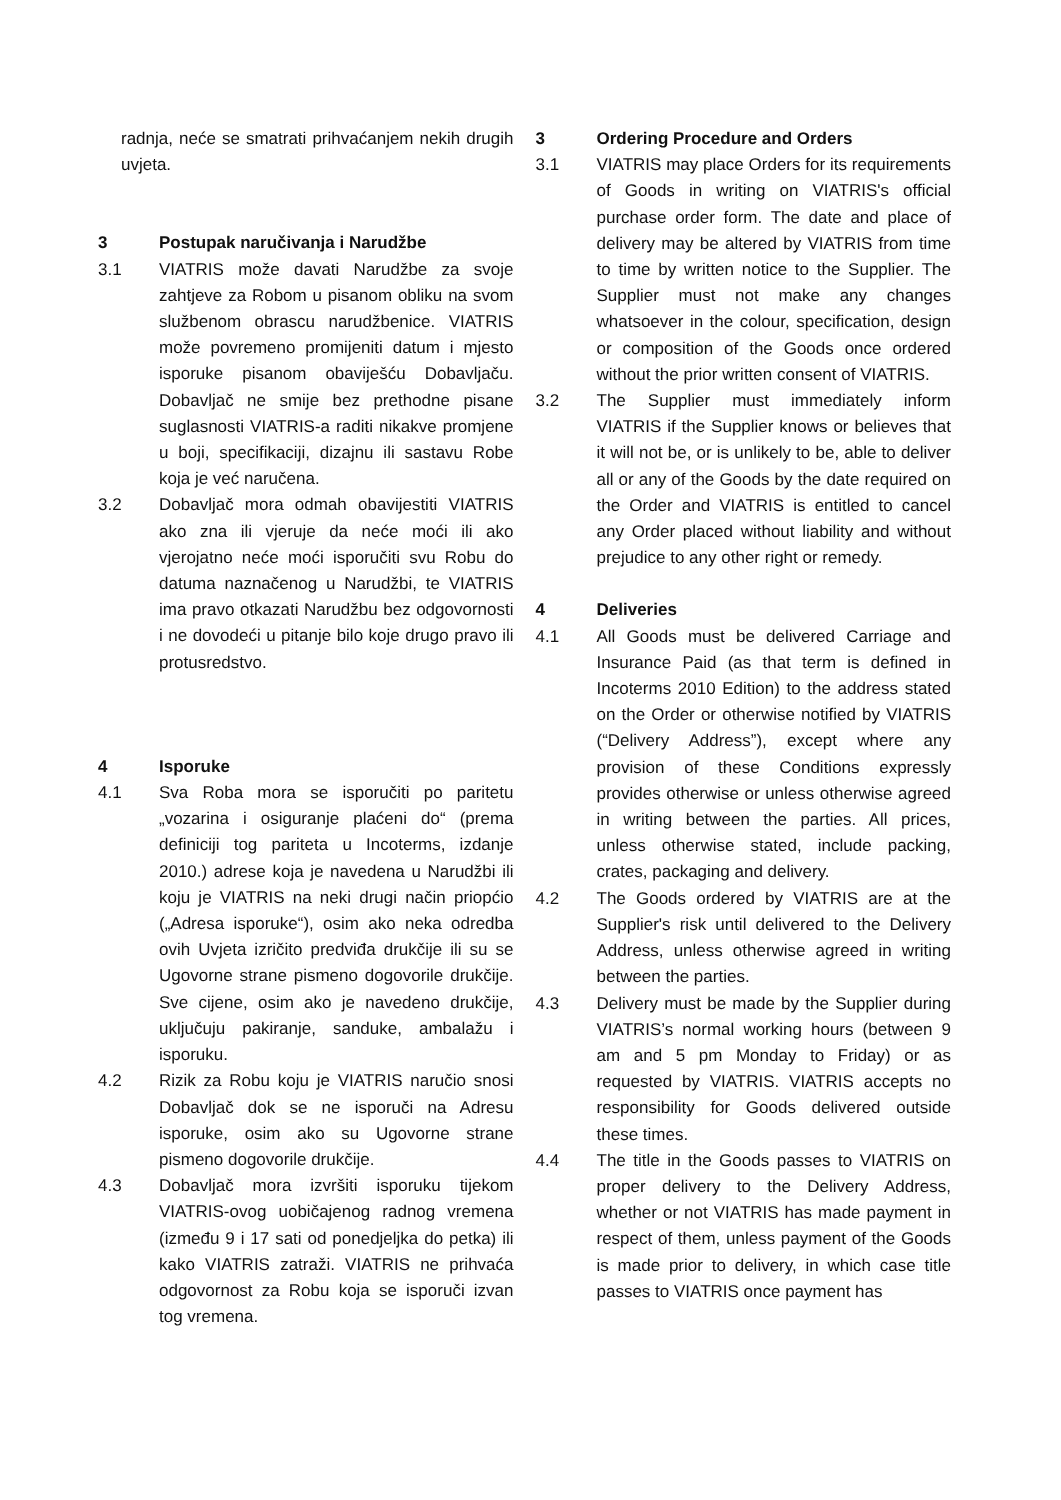radnja, neće se smatrati prihvaćanjem nekih drugih uvjeta.
3 Postupak naručivanja i Narudžbe
3.1 VIATRIS može davati Narudžbe za svoje zahtjeve za Robom u pisanom obliku na svom službenom obrascu narudžbenice. VIATRIS može povremeno promijeniti datum i mjesto isporuke pisanom obaviješću Dobavljaču. Dobavljač ne smije bez prethodne pisane suglasnosti VIATRIS-a raditi nikakve promjene u boji, specifikaciji, dizajnu ili sastavu Robe koja je već naručena.
3.2 Dobavljač mora odmah obavijestiti VIATRIS ako zna ili vjeruje da neće moći ili ako vjerojatno neće moći isporučiti svu Robu do datuma naznačenog u Narudžbi, te VIATRIS ima pravo otkazati Narudžbu bez odgovornosti i ne dovodeći u pitanje bilo koje drugo pravo ili protusredstvo.
4 Isporuke
4.1 Sva Roba mora se isporučiti po paritetu „vozarina i osiguranje plaćeni do“ (prema definiciji tog pariteta u Incoterms, izdanje 2010.) adrese koja je navedena u Narudžbi ili koju je VIATRIS na neki drugi način priopćio („Adresa isporuke“), osim ako neka odredba ovih Uvjeta izričito predviđa drukčije ili su se Ugovorne strane pismeno dogovorile drukčije. Sve cijene, osim ako je navedeno drukčije, uključuju pakiranje, sanduke, ambalažu i isporuku.
4.2 Rizik za Robu koju je VIATRIS naručio snosi Dobavljač dok se ne isporuči na Adresu isporuke, osim ako su Ugovorne strane pismeno dogovorile drukčije.
4.3 Dobavljač mora izvršiti isporuku tijekom VIATRIS-ovog uobičajenog radnog vremena (između 9 i 17 sati od ponedjeljka do petka) ili kako VIATRIS zatraži. VIATRIS ne prihvaća odgovornost za Robu koja se isporuči izvan tog vremena.
3 Ordering Procedure and Orders
3.1 VIATRIS may place Orders for its requirements of Goods in writing on VIATRIS's official purchase order form. The date and place of delivery may be altered by VIATRIS from time to time by written notice to the Supplier. The Supplier must not make any changes whatsoever in the colour, specification, design or composition of the Goods once ordered without the prior written consent of VIATRIS.
3.2 The Supplier must immediately inform VIATRIS if the Supplier knows or believes that it will not be, or is unlikely to be, able to deliver all or any of the Goods by the date required on the Order and VIATRIS is entitled to cancel any Order placed without liability and without prejudice to any other right or remedy.
4 Deliveries
4.1 All Goods must be delivered Carriage and Insurance Paid (as that term is defined in Incoterms 2010 Edition) to the address stated on the Order or otherwise notified by VIATRIS (“Delivery Address”), except where any provision of these Conditions expressly provides otherwise or unless otherwise agreed in writing between the parties. All prices, unless otherwise stated, include packing, crates, packaging and delivery.
4.2 The Goods ordered by VIATRIS are at the Supplier's risk until delivered to the Delivery Address, unless otherwise agreed in writing between the parties.
4.3 Delivery must be made by the Supplier during VIATRIS’s normal working hours (between 9 am and 5 pm Monday to Friday) or as requested by VIATRIS. VIATRIS accepts no responsibility for Goods delivered outside these times.
4.4 The title in the Goods passes to VIATRIS on proper delivery to the Delivery Address, whether or not VIATRIS has made payment in respect of them, unless payment of the Goods is made prior to delivery, in which case title passes to VIATRIS once payment has